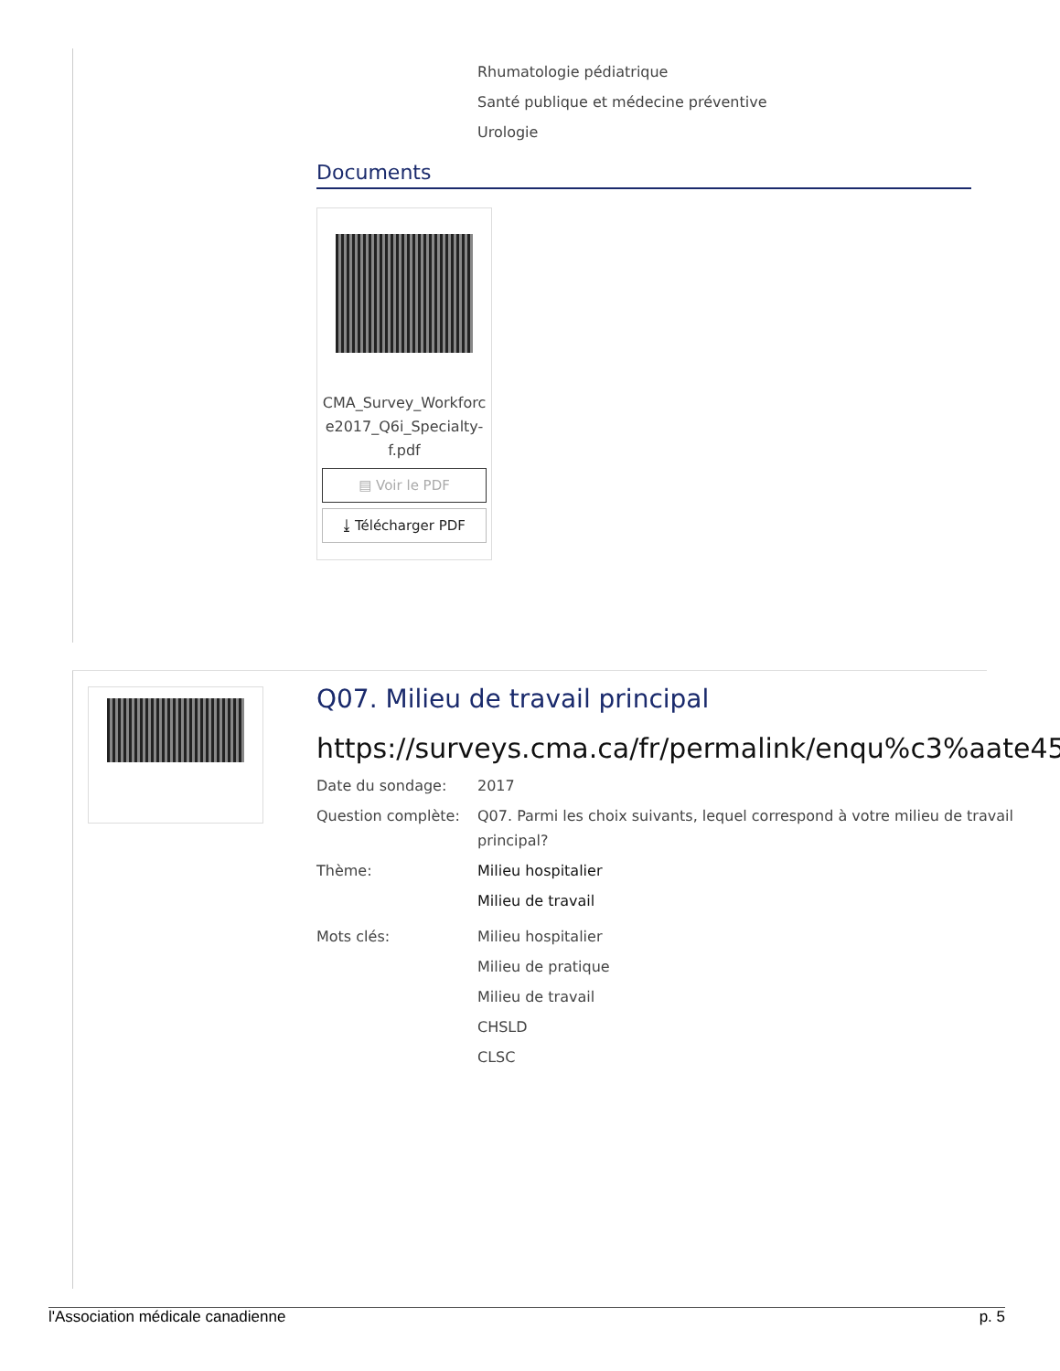Rhumatologie pédiatrique
Santé publique et médecine préventive
Urologie
Documents
CMA_Survey_Workforc
e2017_Q6i_Specialty-
f.pdf
▤ Voir le PDF
⤓ Télécharger PDF
Q07. Milieu de travail principal
https://surveys.cma.ca/fr/permalink/enqu%c3%aate45
Date du sondage: 2017
Question complète: Q07. Parmi les choix suivants, lequel correspond à votre milieu de travail principal?
Thème: Milieu hospitalier
Milieu de travail
Mots clés: Milieu hospitalier
Milieu de pratique
Milieu de travail
CHSLD
CLSC
l'Association médicale canadienne p. 5